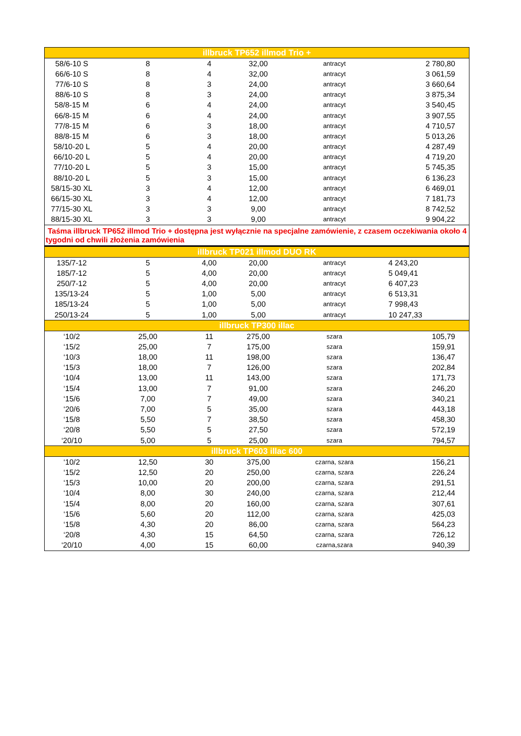| illbruck TP652 illmod Trio + | | | | | |
| --- | --- | --- | --- | --- | --- |
| 58/6-10 S | 8 | 4 | 32,00 | antracyt | 2 780,80 |
| 66/6-10 S | 8 | 4 | 32,00 | antracyt | 3 061,59 |
| 77/6-10 S | 8 | 3 | 24,00 | antracyt | 3 660,64 |
| 88/6-10 S | 8 | 3 | 24,00 | antracyt | 3 875,34 |
| 58/8-15 M | 6 | 4 | 24,00 | antracyt | 3 540,45 |
| 66/8-15 M | 6 | 4 | 24,00 | antracyt | 3 907,55 |
| 77/8-15 M | 6 | 3 | 18,00 | antracyt | 4 710,57 |
| 88/8-15 M | 6 | 3 | 18,00 | antracyt | 5 013,26 |
| 58/10-20 L | 5 | 4 | 20,00 | antracyt | 4 287,49 |
| 66/10-20 L | 5 | 4 | 20,00 | antracyt | 4 719,20 |
| 77/10-20 L | 5 | 3 | 15,00 | antracyt | 5 745,35 |
| 88/10-20 L | 5 | 3 | 15,00 | antracyt | 6 136,23 |
| 58/15-30 XL | 3 | 4 | 12,00 | antracyt | 6 469,01 |
| 66/15-30 XL | 3 | 4 | 12,00 | antracyt | 7 181,73 |
| 77/15-30 XL | 3 | 3 | 9,00 | antracyt | 8 742,52 |
| 88/15-30 XL | 3 | 3 | 9,00 | antracyt | 9 904,22 |
| Taśma illbruck TP652 illmod Trio + dostępna jest wyłącznie na specjalne zamówienie, z czasem oczekiwania około 4 tygodni od chwili złożenia zamówienia | | | | | |
| illbruck TP021 illmod DUO RK | | | | | |
| 135/7-12 | 5 | 4,00 | 20,00 | antracyt | 4 243,20 |
| 185/7-12 | 5 | 4,00 | 20,00 | antracyt | 5 049,41 |
| 250/7-12 | 5 | 4,00 | 20,00 | antracyt | 6 407,23 |
| 135/13-24 | 5 | 1,00 | 5,00 | antracyt | 6 513,31 |
| 185/13-24 | 5 | 1,00 | 5,00 | antracyt | 7 998,43 |
| 250/13-24 | 5 | 1,00 | 5,00 | antracyt | 10 247,33 |
| illbruck TP300 illac | | | | | |
| ‘10/2 | 25,00 | 11 | 275,00 | szara | 105,79 |
| ‘15/2 | 25,00 | 7 | 175,00 | szara | 159,91 |
| ‘10/3 | 18,00 | 11 | 198,00 | szara | 136,47 |
| ‘15/3 | 18,00 | 7 | 126,00 | szara | 202,84 |
| ‘10/4 | 13,00 | 11 | 143,00 | szara | 171,73 |
| ‘15/4 | 13,00 | 7 | 91,00 | szara | 246,20 |
| ‘15/6 | 7,00 | 7 | 49,00 | szara | 340,21 |
| ‘20/6 | 7,00 | 5 | 35,00 | szara | 443,18 |
| ‘15/8 | 5,50 | 7 | 38,50 | szara | 458,30 |
| ‘20/8 | 5,50 | 5 | 27,50 | szara | 572,19 |
| ‘20/10 | 5,00 | 5 | 25,00 | szara | 794,57 |
| illbruck TP603 illac 600 | | | | | |
| ‘10/2 | 12,50 | 30 | 375,00 | czarna, szara | 156,21 |
| ‘15/2 | 12,50 | 20 | 250,00 | czarna, szara | 226,24 |
| ‘15/3 | 10,00 | 20 | 200,00 | czarna, szara | 291,51 |
| ‘10/4 | 8,00 | 30 | 240,00 | czarna, szara | 212,44 |
| ‘15/4 | 8,00 | 20 | 160,00 | czarna, szara | 307,61 |
| ‘15/6 | 5,60 | 20 | 112,00 | czarna, szara | 425,03 |
| ‘15/8 | 4,30 | 20 | 86,00 | czarna, szara | 564,23 |
| ‘20/8 | 4,30 | 15 | 64,50 | czarna, szara | 726,12 |
| ‘20/10 | 4,00 | 15 | 60,00 | czarna,szara | 940,39 |